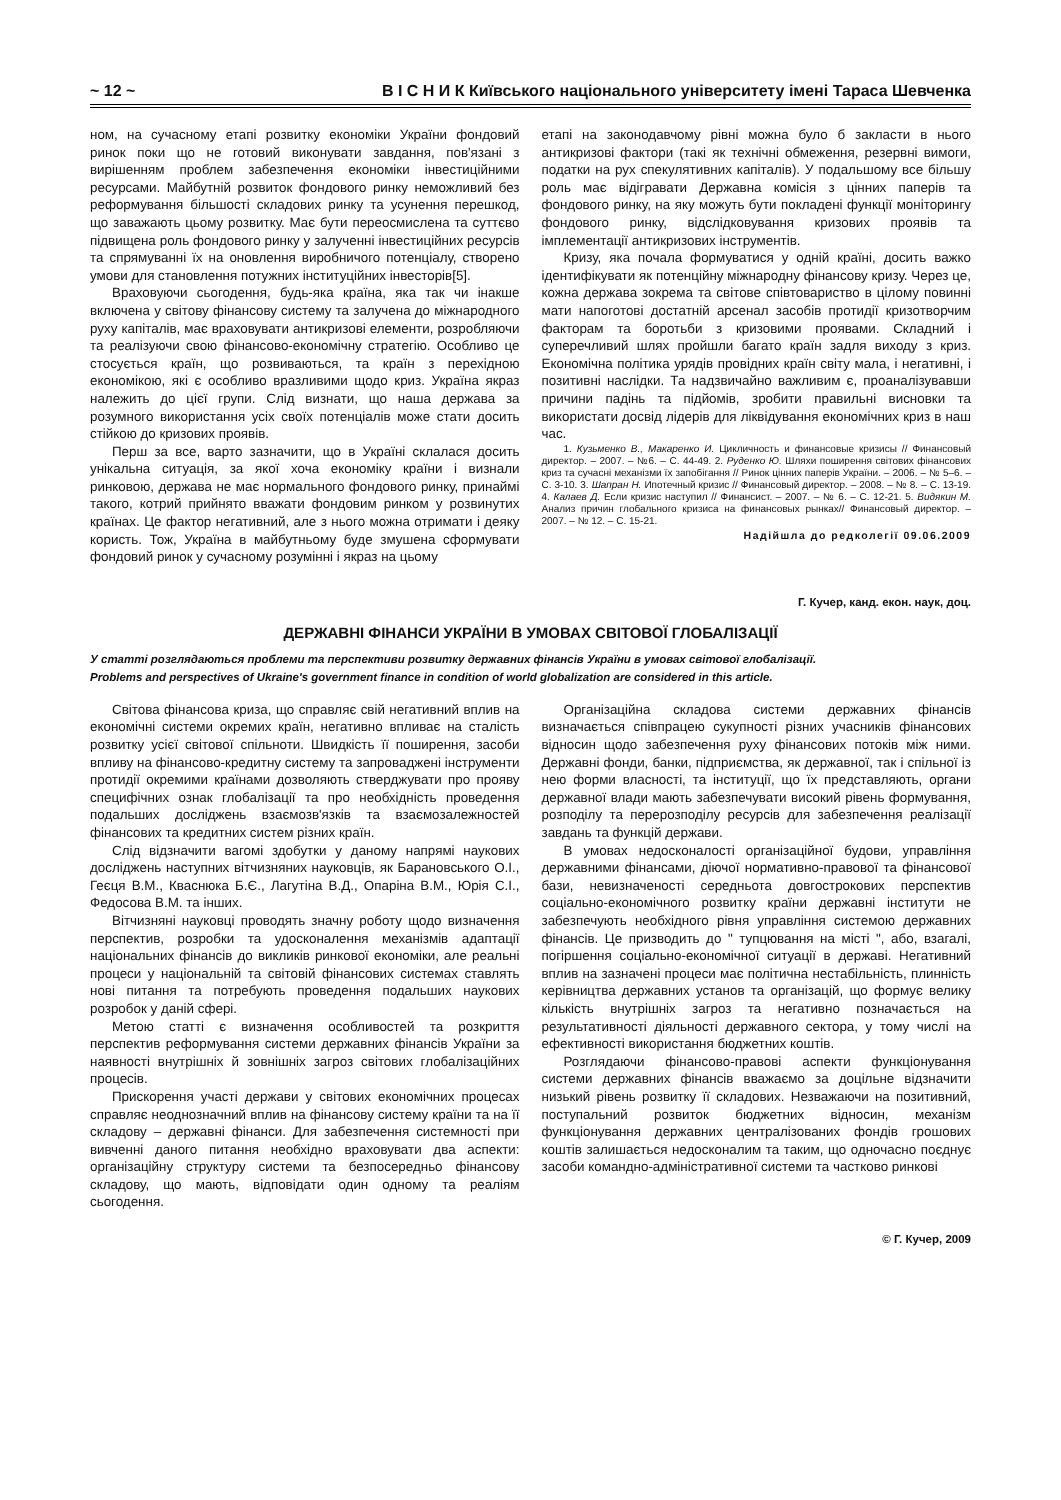~ 12 ~ В І С Н И К Київського національного університету імені Тараса Шевченка
ном, на сучасному етапі розвитку економіки України фондовий ринок поки що не готовий виконувати завдання, пов'язані з вирішенням проблем забезпечення економіки інвестиційними ресурсами. Майбутній розвиток фондового ринку неможливий без реформування більшості складових ринку та усунення перешкод, що заважають цьому розвитку. Має бути переосмислена та суттєво підвищена роль фондового ринку у залученні інвестиційних ресурсів та спрямуванні їх на оновлення виробничого потенціалу, створено умови для становлення потужних інституційних інвесторів[5].
Враховуючи сьогодення, будь-яка країна, яка так чи інакше включена у світову фінансову систему та залучена до міжнародного руху капіталів, має враховувати антикризові елементи, розробляючи та реалізуючи свою фінансово-економічну стратегію. Особливо це стосується країн, що розвиваються, та країн з перехідною економікою, які є особливо вразливими щодо криз. Україна якраз належить до цієї групи. Слід визнати, що наша держава за розумного використання усіх своїх потенціалів може стати досить стійкою до кризових проявів.
Перш за все, варто зазначити, що в Україні склалася досить унікальна ситуація, за якої хоча економіку країни і визнали ринковою, держава не має нормального фондового ринку, принаймі такого, котрий прийнято вважати фондовим ринком у розвинутих країнах. Це фактор негативний, але з нього можна отримати і деяку користь. Тож, Україна в майбутньому буде змушена сформувати фондовий ринок у сучасному розумінні і якраз на цьому
етапі на законодавчому рівні можна було б закласти в нього антикризові фактори (такі як технічні обмеження, резервні вимоги, податки на рух спекулятивних капіталів). У подальшому все більшу роль має відігравати Державна комісія з цінних паперів та фондового ринку, на яку можуть бути покладені функції моніторингу фондового ринку, відслідковування кризових проявів та імплементації антикризових інструментів.
Кризу, яка почала формуватися у одній країні, досить важко ідентифікувати як потенційну міжнародну фінансову кризу. Через це, кожна держава зокрема та світове співтовариство в цілому повинні мати напоготові достатній арсенал засобів протидії кризотворчим факторам та боротьби з кризовими проявами. Складний і суперечливий шлях пройшли багато країн задля виходу з криз. Економічна політика урядів провідних країн світу мала, і негативні, і позитивні наслідки. Та надзвичайно важливим є, проаналізувавши причини падінь та підйомів, зробити правильні висновки та використати досвід лідерів для ліквідування економічних криз в наш час.
1. Кузьменко В., Макаренко И. Цикличность и финансовые кризисы // Финансовый директор. – 2007. – №6. – С. 44-49. 2. Руденко Ю. Шляхи поширення світових фінансових криз та сучасні механізми їх запобігання // Ринок цінних паперів України. – 2006. – № 5–6. – С. 3-10. 3. Шапран Н. Ипотечный кризис // Финансовый директор. – 2008. – № 8. – С. 13-19. 4. Калаев Д. Если кризис наступил // Финансист. – 2007. – № 6. – С. 12-21. 5. Видякин М. Анализ причин глобального кризиса на финансовых рынках// Финансовый директор. – 2007. – № 12. – С. 15-21.
Надійшла до редколегії 09.06.2009
Г. Кучер, канд. екон. наук, доц.
ДЕРЖАВНІ ФІНАНСИ УКРАЇНИ В УМОВАХ СВІТОВОЇ ГЛОБАЛІЗАЦІЇ
У статті розглядаються проблеми та перспективи розвитку державних фінансів України в умовах світової глобалізації.
Problems and perspectives of Ukraine's government finance in condition of world globalization are considered in this article.
Світова фінансова криза, що справляє свій негативний вплив на економічні системи окремих країн, негативно впливає на сталість розвитку усієї світової спільноти. Швидкість її поширення, засоби впливу на фінансово-кредитну систему та запроваджені інструменти протидії окремими країнами дозволяють стверджувати про прояву специфічних ознак глобалізації та про необхідність проведення подальших досліджень взаємозв'язків та взаємозалежностей фінансових та кредитних систем різних країн.
Слід відзначити вагомі здобутки у даному напрямі наукових досліджень наступних вітчизняних науковців, як Барановського О.І., Геєця В.М., Кваснюка Б.Є., Лагутіна В.Д., Опаріна В.М., Юрія С.І., Федосова В.М. та інших.
Вітчизняні науковці проводять значну роботу щодо визначення перспектив, розробки та удосконалення механізмів адаптації національних фінансів до викликів ринкової економіки, але реальні процеси у національній та світовій фінансових системах ставлять нові питання та потребують проведення подальших наукових розробок у даній сфері.
Метою статті є визначення особливостей та розкриття перспектив реформування системи державних фінансів України за наявності внутрішніх й зовнішніх загроз світових глобалізаційних процесів.
Прискорення участі держави у світових економічних процесах справляє неоднозначний вплив на фінансову систему країни та на її складову – державні фінанси. Для забезпечення системності при вивченні даного питання необхідно враховувати два аспекти: організаційну структуру системи та безпосередньо фінансову складову, що мають, відповідати один одному та реаліям сьогодення.
Організаційна складова системи державних фінансів визначається співпрацею сукупності різних учасників фінансових відносин щодо забезпечення руху фінансових потоків між ними. Державні фонди, банки, підприємства, як державної, так і спільної із нею форми власності, та інституції, що їх представляють, органи державної влади мають забезпечувати високий рівень формування, розподілу та перерозподілу ресурсів для забезпечення реалізації завдань та функцій держави.
В умовах недосконалості організаційної будови, управління державними фінансами, діючої нормативно-правової та фінансової бази, невизначеності середньота довгострокових перспектив соціально-економічного розвитку країни державні інститути не забезпечують необхідного рівня управління системою державних фінансів. Це призводить до " тупцювання на місті ", або, взагалі, погіршення соціально-економічної ситуації в державі. Негативний вплив на зазначені процеси має політична нестабільність, плинність керівництва державних установ та організацій, що формує велику кількість внутрішніх загроз та негативно позначається на результативності діяльності державного сектора, у тому числі на ефективності використання бюджетних коштів.
Розглядаючи фінансово-правові аспекти функціонування системи державних фінансів вважаємо за доцільне відзначити низький рівень розвитку її складових. Незважаючи на позитивний, поступальний розвиток бюджетних відносин, механізм функціонування державних централізованих фондів грошових коштів залишається недосконалим та таким, що одночасно поєднує засоби командно-адміністративної системи та частково ринкові
© Г. Кучер, 2009